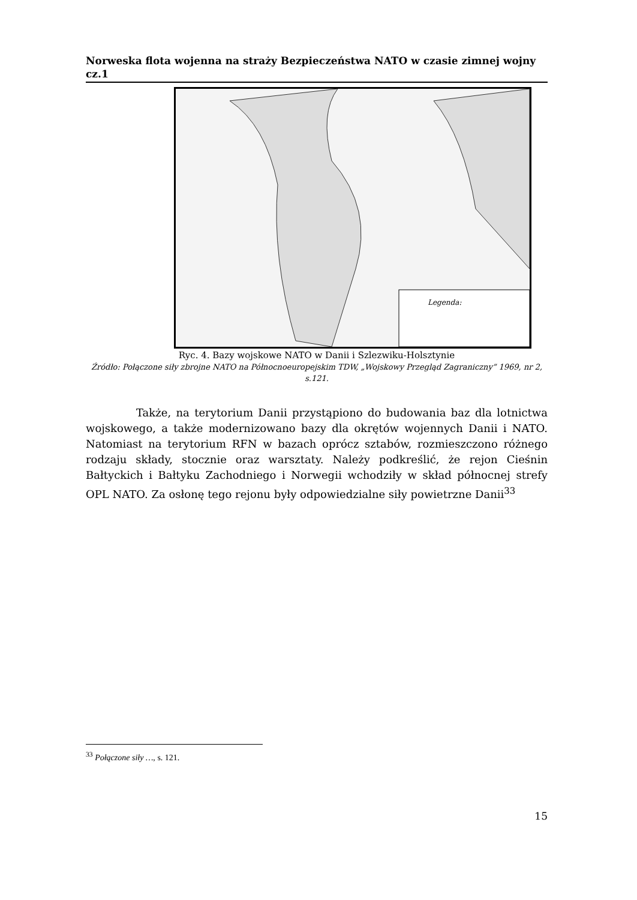Norweska flota wojenna na straży Bezpieczeństwa NATO w czasie zimnej wojny cz.1
Legenda:
Ryc. 4. Bazy wojskowe NATO w Danii i Szlezwiku-Holsztynie
Źródło: Połączone siły zbrojne NATO na Północnoeuropejskim TDW, „Wojskowy Przegląd Zagraniczny” 1969, nr 2, s.121.
Także, na terytorium Danii przystąpiono do budowania baz dla lotnictwa wojskowego, a także modernizowano bazy dla okrętów wojennych Danii i NATO. Natomiast na terytorium RFN w bazach oprócz sztabów, rozmieszczono różnego rodzaju składy, stocznie oraz warsztaty. Należy podkreślić, że rejon Cieśnin Bałtyckich i Bałtyku Zachodniego i Norwegii wchodziły w skład północnej strefy OPL NATO. Za osłonę tego rejonu były odpowiedzialne siły powietrzne Danii<sup>33</sup>
<sup>33</sup> Połączone siły …, s. 121.
15